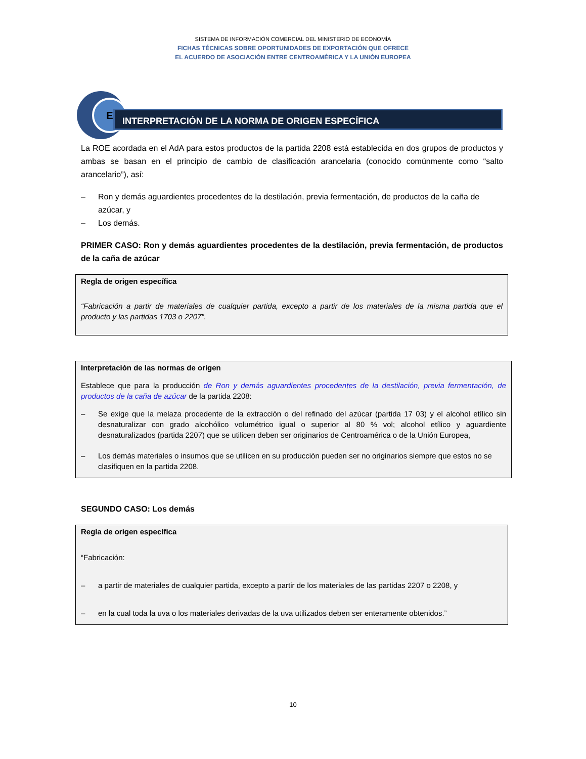SISTEMA DE INFORMACIÓN COMERCIAL DEL MINISTERIO DE ECONOMÍA
FICHAS TÉCNICAS SOBRE OPORTUNIDADES DE EXPORTACIÓN QUE OFRECE
EL ACUERDO DE ASOCIACIÓN ENTRE CENTROAMÉRICA Y LA UNIÓN EUROPEA
E
INTERPRETACIÓN DE LA NORMA DE ORIGEN ESPECÍFICA
La ROE acordada en el AdA para estos productos de la partida 2208 está establecida en dos grupos de productos y ambas se basan en el principio de cambio de clasificación arancelaria (conocido comúnmente como “salto arancelario”), así:
– Ron y demás aguardientes procedentes de la destilación, previa fermentación, de productos de la caña de azúcar, y
– Los demás.
PRIMER CASO: Ron y demás aguardientes procedentes de la destilación, previa fermentación, de productos de la caña de azúcar
Regla de origen específica
“Fabricación a partir de materiales de cualquier partida, excepto a partir de los materiales de la misma partida que el producto y las partidas 1703 o 2207”.
Interpretación de las normas de origen
Establece que para la producción de Ron y demás aguardientes procedentes de la destilación, previa fermentación, de productos de la caña de azúcar de la partida 2208:
– Se exige que la melaza procedente de la extracción o del refinado del azúcar (partida 17 03) y el alcohol etílico sin desnaturalizar con grado alcohólico volumétrico igual o superior al 80 % vol; alcohol etílico y aguardiente desnaturalizados (partida 2207) que se utilicen deben ser originarios de Centroamérica o de la Unión Europea,
– Los demás materiales o insumos que se utilicen en su producción pueden ser no originarios siempre que estos no se clasifiquen en la partida 2208.
SEGUNDO CASO: Los demás
Regla de origen específica
“Fabricación:
– a partir de materiales de cualquier partida, excepto a partir de los materiales de las partidas 2207 o 2208, y
– en la cual toda la uva o los materiales derivadas de la uva utilizados deben ser enteramente obtenidos.”
10